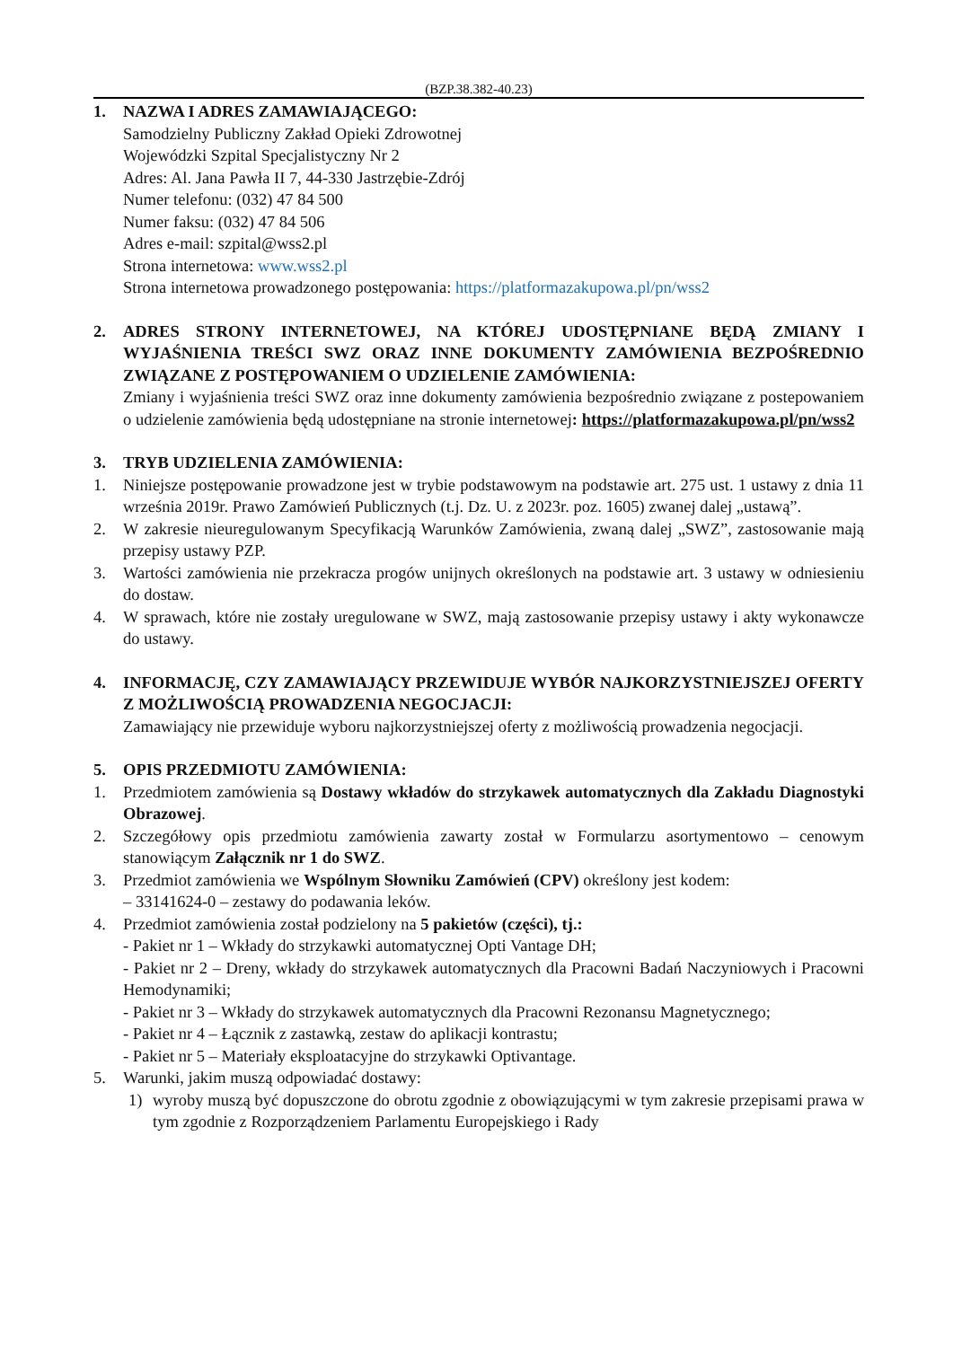(BZP.38.382-40.23)
1. NAZWA I ADRES ZAMAWIAJĄCEGO:
Samodzielny Publiczny Zakład Opieki Zdrowotnej
Wojewódzki Szpital Specjalistyczny Nr 2
Adres: Al. Jana Pawła II 7, 44-330 Jastrzębie-Zdrój
Numer telefonu: (032) 47 84 500
Numer faksu: (032) 47 84 506
Adres e-mail: szpital@wss2.pl
Strona internetowa: www.wss2.pl
Strona internetowa prowadzonego postępowania: https://platformazakupowa.pl/pn/wss2
2. ADRES STRONY INTERNETOWEJ, NA KTÓREJ UDOSTĘPNIANE BĘDĄ ZMIANY I WYJAŚNIENIA TREŚCI SWZ ORAZ INNE DOKUMENTY ZAMÓWIENIA BEZPOŚREDNIO ZWIĄZANE Z POSTĘPOWANIEM O UDZIELENIE ZAMÓWIENIA:
Zmiany i wyjaśnienia treści SWZ oraz inne dokumenty zamówienia bezpośrednio związane z postepowaniem o udzielenie zamówienia będą udostępniane na stronie internetowej: https://platformazakupowa.pl/pn/wss2
3. TRYB UDZIELENIA ZAMÓWIENIA:
1. Niniejsze postępowanie prowadzone jest w trybie podstawowym na podstawie art. 275 ust. 1 ustawy z dnia 11 września 2019r. Prawo Zamówień Publicznych (t.j. Dz. U. z 2023r. poz. 1605) zwanej dalej „ustawą”.
2. W zakresie nieuregulowanym Specyfikacją Warunków Zamówienia, zwaną dalej „SWZ”, zastosowanie mają przepisy ustawy PZP.
3. Wartości zamówienia nie przekracza progów unijnych określonych na podstawie art. 3 ustawy w odniesieniu do dostaw.
4. W sprawach, które nie zostały uregulowane w SWZ, mają zastosowanie przepisy ustawy i akty wykonawcze do ustawy.
4. INFORMACJĘ, CZY ZAMAWIAJĄCY PRZEWIDUJE WYBÓR NAJKORZYSTNIEJSZEJ OFERTY Z MOŻLIWOŚCIĄ PROWADZENIA NEGOCJACJI:
Zamawiający nie przewiduje wyboru najkorzystniejszej oferty z możliwością prowadzenia negocjacji.
5. OPIS PRZEDMIOTU ZAMÓWIENIA:
1. Przedmiotem zamówienia są Dostawy wkładów do strzykawek automatycznych dla Zakładu Diagnostyki Obrazowej.
2. Szczegółowy opis przedmiotu zamówienia zawarty został w Formularzu asortymentowo – cenowym stanowiącym Załącznik nr 1 do SWZ.
3. Przedmiot zamówienia we Wspólnym Słowniku Zamówień (CPV) określony jest kodem:
– 33141624-0 – zestawy do podawania leków.
4. Przedmiot zamówienia został podzielony na 5 pakietów (części), tj.:
- Pakiet nr 1 – Wkłady do strzykawki automatycznej Opti Vantage DH;
- Pakiet nr 2 – Dreny, wkłady do strzykawek automatycznych dla Pracowni Badań Naczyniowych i Pracowni Hemodynamiki;
- Pakiet nr 3 – Wkłady do strzykawek automatycznych dla Pracowni Rezonansu Magnetycznego;
- Pakiet nr 4 – Łącznik z zastawką, zestaw do aplikacji kontrastu;
- Pakiet nr 5 – Materiały eksploatacyjne do strzykawki Optivantage.
5. Warunki, jakim muszą odpowiadać dostawy:
1) wyroby muszą być dopuszczone do obrotu zgodnie z obowiązującymi w tym zakresie przepisami prawa w tym zgodnie z Rozporządzeniem Parlamentu Europejskiego i Rady